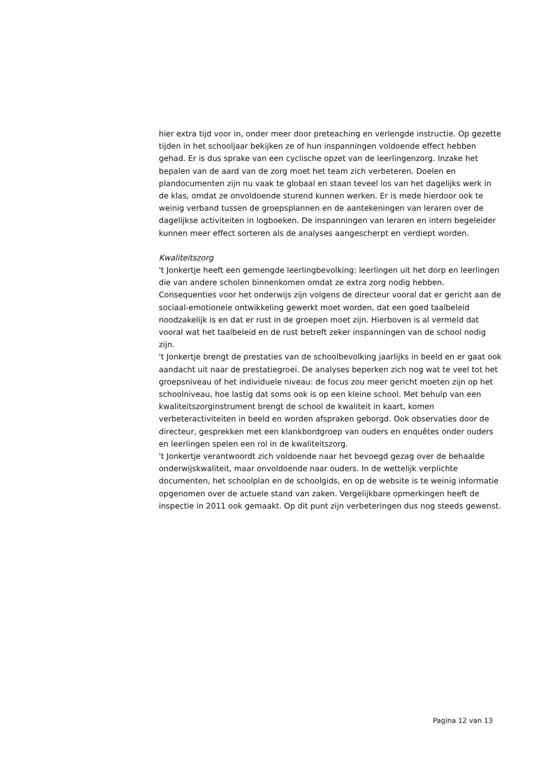hier extra tijd voor in, onder meer door preteaching en verlengde instructie. Op gezette tijden in het schooljaar bekijken ze of hun inspanningen voldoende effect hebben gehad. Er is dus sprake van een cyclische opzet van de leerlingenzorg. Inzake het bepalen van de aard van de zorg moet het team zich verbeteren. Doelen en plandocumenten zijn nu vaak te globaal en staan teveel los van het dagelijks werk in de klas, omdat ze onvoldoende sturend kunnen werken. Er is mede hierdoor ook te weinig verband tussen de groepsplannen en de aantekeningen van leraren over de dagelijkse activiteiten in logboeken. De inspanningen van leraren en intern begeleider kunnen meer effect sorteren als de analyses aangescherpt en verdiept worden.
Kwaliteitszorg
't Jonkertje heeft een gemengde leerlingbevolking: leerlingen uit het dorp en leerlingen die van andere scholen binnenkomen omdat ze extra zorg nodig hebben. Consequenties voor het onderwijs zijn volgens de directeur vooral dat er gericht aan de sociaal-emotionele ontwikkeling gewerkt moet worden, dat een goed taalbeleid noodzakelijk is en dat er rust in de groepen moet zijn. Hierboven is al vermeld dat vooral wat het taalbeleid en de rust betreft zeker inspanningen van de school nodig zijn.
't Jonkertje brengt de prestaties van de schoolbevolking jaarlijks in beeld en er gaat ook aandacht uit naar de prestatiegroei. De analyses beperken zich nog wat te veel tot het groepsniveau of het individuele niveau: de focus zou meer gericht moeten zijn op het schoolniveau, hoe lastig dat soms ook is op een kleine school. Met behulp van een kwaliteitszorginstrument brengt de school de kwaliteit in kaart, komen verbeteractiviteiten in beeld en worden afspraken geborgd. Ook observaties door de directeur, gesprekken met een klankbordgroep van ouders en enquêtes onder ouders en leerlingen spelen een rol in de kwaliteitszorg.
't Jonkertje verantwoordt zich voldoende naar het bevoegd gezag over de behaalde onderwijskwaliteit, maar onvoldoende naar ouders. In de wettelijk verplichte documenten, het schoolplan en de schoolgids, en op de website is te weinig informatie opgenomen over de actuele stand van zaken. Vergelijkbare opmerkingen heeft de inspectie in 2011 ook gemaakt. Op dit punt zijn verbeteringen dus nog steeds gewenst.
Pagina 12 van 13